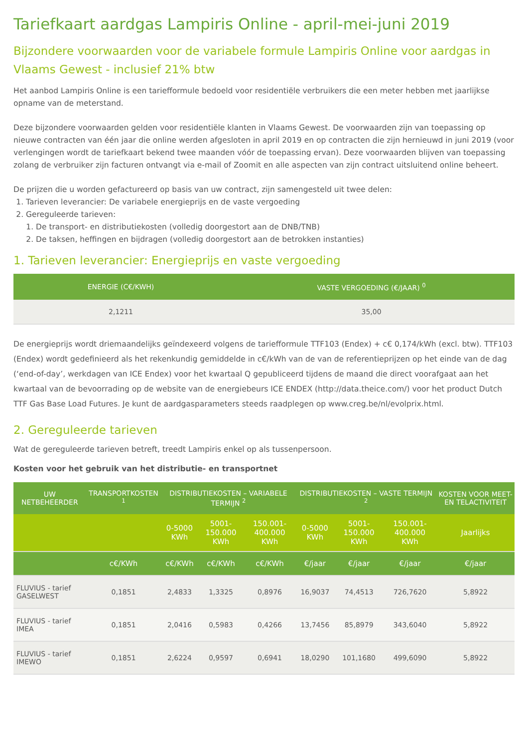Tariefkaart aardgas Lampiris Online - april-mei-juni 2019
Bijzondere voorwaarden voor de variabele formule Lampiris Online voor aardgas in Vlaams Gewest - inclusief 21% btw
Het aanbod Lampiris Online is een tariefformule bedoeld voor residentiële verbruikers die een meter hebben met jaarlijkse opname van de meterstand.
Deze bijzondere voorwaarden gelden voor residentiële klanten in Vlaams Gewest. De voorwaarden zijn van toepassing op nieuwe contracten van één jaar die online werden afgesloten in april 2019 en op contracten die zijn hernieuwd in juni 2019 (voor verlengingen wordt de tariefkaart bekend twee maanden vóór de toepassing ervan). Deze voorwaarden blijven van toepassing zolang de verbruiker zijn facturen ontvangt via e-mail of Zoomit en alle aspecten van zijn contract uitsluitend online beheert.
De prijzen die u worden gefactureerd op basis van uw contract, zijn samengesteld uit twee delen:
1. Tarieven leverancier: De variabele energieprijs en de vaste vergoeding
2. Gereguleerde tarieven:
1. De transport- en distributiekosten (volledig doorgestort aan de DNB/TNB)
2. De taksen, heffingen en bijdragen (volledig doorgestort aan de betrokken instanties)
1. Tarieven leverancier: Energieprijs en vaste vergoeding
| ENERGIE (C€/KWH) | VASTE VERGOEDING (€/JAAR) <sup>0</sup> |
| --- | --- |
| 2,1211 | 35,00 |
De energieprijs wordt driemaandelijks geïndexeerd volgens de tariefformule TTF103 (Endex) + c€ 0,174/kWh (excl. btw). TTF103 (Endex) wordt gedefinieerd als het rekenkundig gemiddelde in c€/kWh van de van de referentieprijzen op het einde van de dag (‘end-of-day’, werkdagen van ICE Endex) voor het kwartaal Q gepubliceerd tijdens de maand die direct voorafgaat aan het kwartaal van de bevoorrading op de website van de energiebeurs ICE ENDEX (http://data.theice.com/) voor het product Dutch TTF Gas Base Load Futures. Je kunt de aardgasparameters steeds raadplegen op www.creg.be/nl/evolprix.html.
2. Gereguleerde tarieven
Wat de gereguleerde tarieven betreft, treedt Lampiris enkel op als tussenpersoon.
Kosten voor het gebruik van het distributie- en transportnet
| UW NETBEHEERDER | TRANSPORTKOSTEN <sup>1</sup> | DISTRIBUTIEKOSTEN – VARIABELE TERMIJN <sup>2</sup> | | | DISTRIBUTIEKOSTEN – VASTE TERMIJN <sup>2</sup> | | | KOSTEN VOOR MEET- EN TELACTIVITEIT |
| --- | --- | --- | --- | --- | --- | --- | --- | --- |
| | | 0-5000 KWh | 5001-150.000 KWh | 150.001- 400.000 KWh | 0-5000 KWh | 5001-150.000 KWh | 150.001- 400.000 KWh | Jaarlijks |
| | c€/KWh | c€/KWh | c€/KWh | c€/KWh | €/jaar | €/jaar | €/jaar | €/jaar |
| FLUVIUS - tarief GASELWEST | 0,1851 | 2,4833 | 1,3325 | 0,8976 | 16,9037 | 74,4513 | 726,7620 | 5,8922 |
| FLUVIUS - tarief IMEA | 0,1851 | 2,0416 | 0,5983 | 0,4266 | 13,7456 | 85,8979 | 343,6040 | 5,8922 |
| FLUVIUS - tarief IMEWO | 0,1851 | 2,6224 | 0,9597 | 0,6941 | 18,0290 | 101,1680 | 499,6090 | 5,8922 |